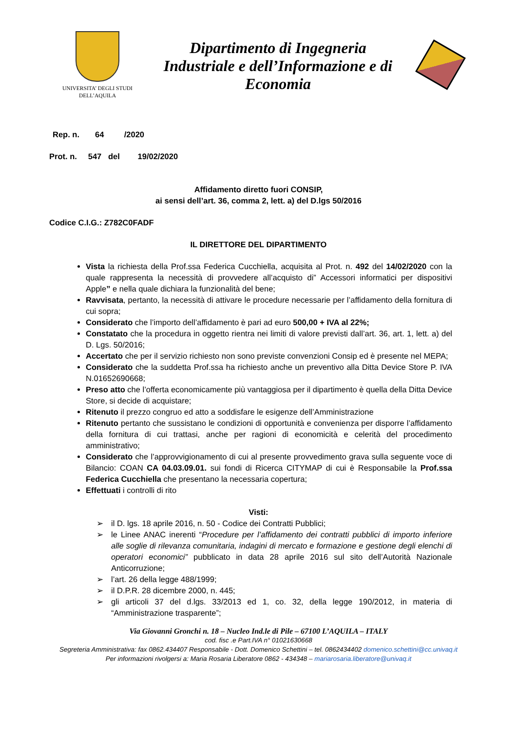UNIVERSITA’ DEGLI STUDI
DELL’AQUILA
Dipartimento di Ingegneria
Industriale e dell’Informazione e di
Economia
Rep. n. 64 /2020
Prot. n. 547 del 19/02/2020
Affidamento diretto fuori CONSIP,
ai sensi dell’art. 36, comma 2, lett. a) del D.lgs 50/2016
Codice C.I.G.: Z782C0FADF
IL DIRETTORE DEL DIPARTIMENTO
Vista la richiesta della Prof.ssa Federica Cucchiella, acquisita al Prot. n. 492 del 14/02/2020 con la quale rappresenta la necessità di provvedere all’acquisto di” Accessori informatici per dispositivi Apple” e nella quale dichiara la funzionalità del bene;
Ravvisata, pertanto, la necessità di attivare le procedure necessarie per l’affidamento della fornitura di cui sopra;
Considerato che l’importo dell’affidamento è pari ad euro 500,00 + IVA al 22%;
Constatato che la procedura in oggetto rientra nei limiti di valore previsti dall’art. 36, art. 1, lett. a) del D. Lgs. 50/2016;
Accertato che per il servizio richiesto non sono previste convenzioni Consip ed è presente nel MEPA;
Considerato che la suddetta Prof.ssa ha richiesto anche un preventivo alla Ditta Device Store P. IVA N.01652690668;
Preso atto che l’offerta economicamente più vantaggiosa per il dipartimento è quella della Ditta Device Store, si decide di acquistare;
Ritenuto il prezzo congruo ed atto a soddisfare le esigenze dell’Amministrazione
Ritenuto pertanto che sussistano le condizioni di opportunità e convenienza per disporre l’affidamento della fornitura di cui trattasi, anche per ragioni di economicità e celerità del procedimento amministrativo;
Considerato che l’approvvigionamento di cui al presente provvedimento grava sulla seguente voce di Bilancio: COAN CA 04.03.09.01. sui fondi di Ricerca CITYMAP di cui è Responsabile la Prof.ssa Federica Cucchiella che presentano la necessaria copertura;
Effettuati i controlli di rito
Visti:
➢ il D. lgs. 18 aprile 2016, n. 50 - Codice dei Contratti Pubblici;
➢ le Linee ANAC inerenti “Procedure per l’affidamento dei contratti pubblici di importo inferiore alle soglie di rilevanza comunitaria, indagini di mercato e formazione e gestione degli elenchi di operatori economici” pubblicato in data 28 aprile 2016 sul sito dell’Autorità Nazionale Anticorruzione;
➢ l’art. 26 della legge 488/1999;
➢ il D.P.R. 28 dicembre 2000, n. 445;
➢ gli articoli 37 del d.lgs. 33/2013 ed 1, co. 32, della legge 190/2012, in materia di “Amministrazione trasparente”;
Via Giovanni Gronchi n. 18 – Nucleo Ind.le di Pile – 67100 L’AQUILA – ITALY
cod. fisc .e Part.IVA n° 01021630668
Segreteria Amministrativa: fax 0862.434407 Responsabile - Dott. Domenico Schettini – tel. 0862434402 domenico.schettini@cc.univaq.it
Per informazioni rivolgersi a: Maria Rosaria Liberatore 0862 - 434348 – mariarosaria.liberatore@univaq.it